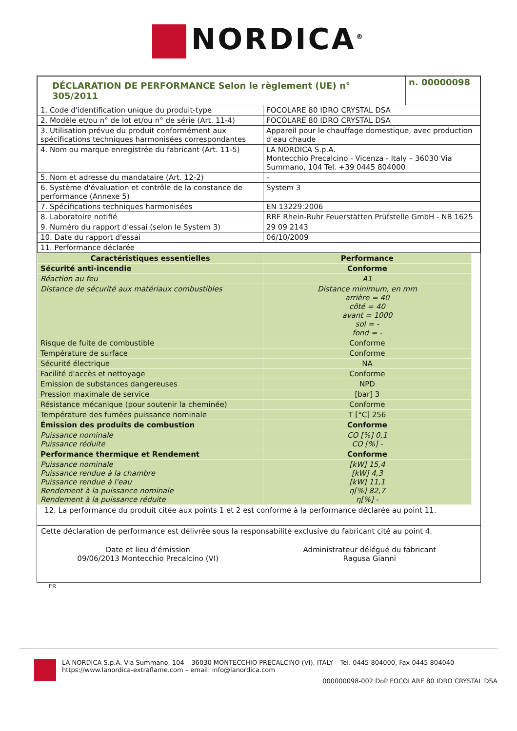NORDICA<sup>®</sup>
| DÉCLARATION DE PERFORMANCE Selon le règlement (UE) n° 305/2011 | | n. 00000098 |
| 1. Code d'identification unique du produit-type | FOCOLARE 80 IDRO CRYSTAL DSA | |
| 2. Modèle et/ou n° de lot et/ou n° de série (Art. 11-4) | FOCOLARE 80 IDRO CRYSTAL DSA | |
| 3. Utilisation prévue du produit conformément aux spécifications techniques harmonisées correspondantes | Appareil pour le chauffage domestique, avec production d'eau chaude | |
| 4. Nom ou marque enregistrée du fabricant (Art. 11-5) | LA NORDICA S.p.A. Montecchio Precalcino - Vicenza - Italy – 36030 Via Summano, 104 Tel. +39 0445 804000 | |
| 5. Nom et adresse du mandataire (Art. 12-2) | - | |
| 6. Système d'évaluation et contrôle de la constance de performance (Annexe 5) | System 3 | |
| 7. Spécifications techniques harmonisées | EN 13229:2006 | |
| 8. Laboratoire notifié | RRF Rhein-Ruhr Feuerstätten Prüfstelle GmbH - NB 1625 | |
| 9. Numéro du rapport d'essai (selon le System 3) | 29 09 2143 | |
| 10. Date du rapport d'essai | 06/10/2009 | |
| 11. Performance déclarée | | |
| Caractéristiques essentielles | Performance |
| --- | --- |
| Sécurité anti-incendie | Conforme |
| Réaction au feu | A1 |
| Distance de sécurité aux matériaux combustibles | Distance minimum, en mm arrière = 40 côté = 40 avant = 1000 sol = - fond = - |
| Risque de fuite de combustible | Conforme |
| Température de surface | Conforme |
| Sécurité électrique | NA |
| Facilité d'accès et nettoyage | Conforme |
| Emission de substances dangereuses | NPD |
| Pression maximale de service | [bar] 3 |
| Résistance mécanique (pour soutenir la cheminée) | Conforme |
| Température des fumées puissance nominale | T [°C] 256 |
| Émission des produits de combustion | Conforme |
| Puissance nominale Puissance réduite | CO [%] 0,1 CO [%] - |
| Performance thermique et Rendement | Conforme |
| Puissance nominale Puissance rendue à la chambre Puissance rendue à l'eau Rendement à la puissance nominale Rendement à la puissance réduite | [kW] 15,4 [kW] 4,3 [kW] 11,1 η[%] 82,7 η[%] - |
12. La performance du produit citée aux points 1 et 2 est conforme à la performance déclarée au point 11.
Cette déclaration de performance est délivrée sous la responsabilité exclusive du fabricant cité au point 4.
Date et lieu d’émission
09/06/2013 Montecchio Precalcino (VI)
Administrateur délégué du fabricant
Ragusa Gianni
FR
LA NORDICA S.p.A. Via Summano, 104 – 36030 MONTECCHIO PRECALCINO (VI), ITALY – Tel. 0445 804000, Fax 0445 804040
https://www.lanordica-extraflame.com – email: info@lanordica.com
000000098-002 DoP FOCOLARE 80 IDRO CRYSTAL DSA